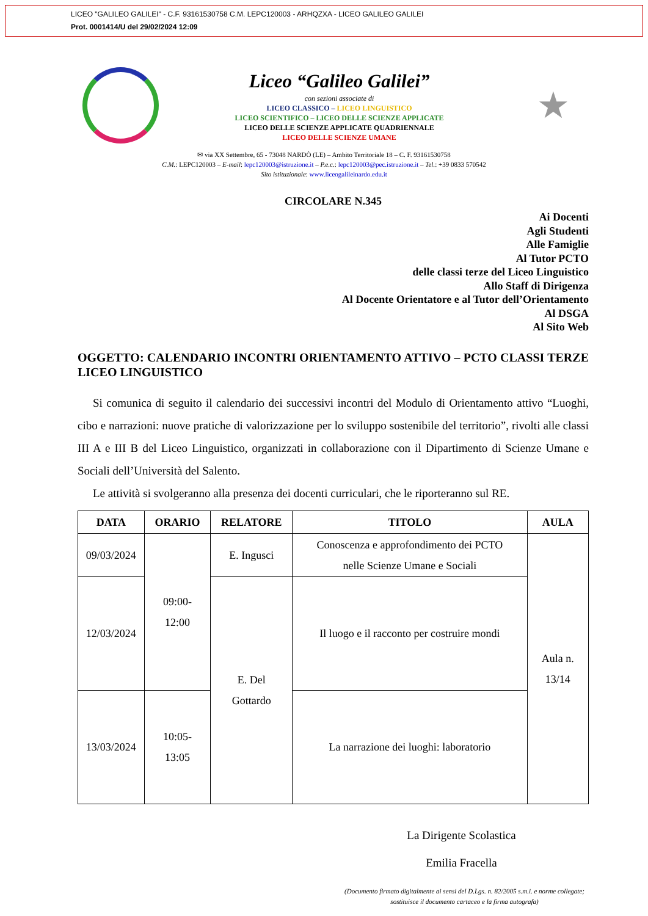LICEO "GALILEO GALILEI" - C.F. 93161530758 C.M. LEPC120003 - ARHQZXA - LICEO GALILEO GALILEI
Prot. 0001414/U del 29/02/2024 12:09
Liceo “Galileo Galilei”
con sezioni associate di
LICEO CLASSICO – LICEO LINGUISTICO
LICEO SCIENTIFICO – LICEO DELLE SCIENZE APPLICATE
LICEO DELLE SCIENZE APPLICATE QUADRIENNALE
LICEO DELLE SCIENZE UMANE
★
✉ via XX Settembre, 65 - 73048 NARDÒ (LE) – Ambito Territoriale 18 – C. F. 93161530758
C.M.: LEPC120003 – E-mail: lepc120003@istruzione.it – P.e.c.: lepc120003@pec.istruzione.it – Tel.: +39 0833 570542
Sito istituzionale: www.liceogalileinardo.edu.it
CIRCOLARE N.345
Ai Docenti
Agli Studenti
Alle Famiglie
Al Tutor PCTO
delle classi terze del Liceo Linguistico
Allo Staff di Dirigenza
Al Docente Orientatore e al Tutor dell’Orientamento
Al DSGA
Al Sito Web
OGGETTO: CALENDARIO INCONTRI ORIENTAMENTO ATTIVO – PCTO CLASSI TERZE LICEO LINGUISTICO
Si comunica di seguito il calendario dei successivi incontri del Modulo di Orientamento attivo “Luoghi, cibo e narrazioni: nuove pratiche di valorizzazione per lo sviluppo sostenibile del territorio”, rivolti alle classi III A e III B del Liceo Linguistico, organizzati in collaborazione con il Dipartimento di Scienze Umane e Sociali dell’Università del Salento.
Le attività si svolgeranno alla presenza dei docenti curriculari, che le riporteranno sul RE.
| DATA | ORARIO | RELATORE | TITOLO | AULA |
| --- | --- | --- | --- | --- |
| 09/03/2024 | 09:00- 12:00 | E. Ingusci | Conoscenza e approfondimento dei PCTO nelle Scienze Umane e Sociali | Aula n. 13/14 |
| 12/03/2024 | | E. Del Gottardo | Il luogo e il racconto per costruire mondi | |
| 13/03/2024 | 10:05- 13:05 | | La narrazione dei luoghi: laboratorio | |
La Dirigente Scolastica
Emilia Fracella
(Documento firmato digitalmente ai sensi del D.Lgs. n. 82/2005 s.m.i. e norme collegate; sostituisce il documento cartaceo e la firma autografa)